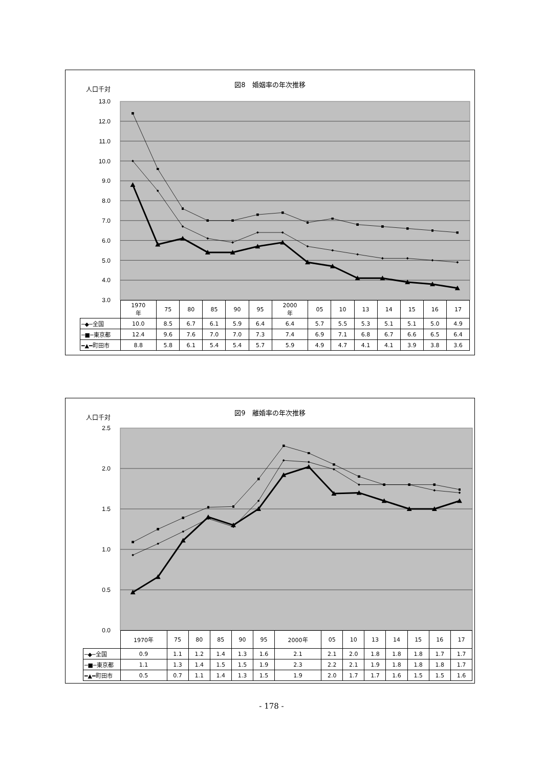13.0
12.0
11.0
10.0
9.0
8.0
7.0
6.0
5.0
4.0
3.0
図8　婚姻率の年次推移
人口千対
| | 1970 年 | 75 | 80 | 85 | 90 | 95 | 2000 年 | 05 | 10 | 13 | 14 | 15 | 16 | 17 |
| --- | --- | --- | --- | --- | --- | --- | --- | --- | --- | --- | --- | --- | --- | --- |
| ─◆─全国 | 10.0 | 8.5 | 6.7 | 6.1 | 5.9 | 6.4 | 6.4 | 5.7 | 5.5 | 5.3 | 5.1 | 5.1 | 5.0 | 4.9 |
| ─■─東京都 | 12.4 | 9.6 | 7.6 | 7.0 | 7.0 | 7.3 | 7.4 | 6.9 | 7.1 | 6.8 | 6.7 | 6.6 | 6.5 | 6.4 |
| ━▲━町田市 | 8.8 | 5.8 | 6.1 | 5.4 | 5.4 | 5.7 | 5.9 | 4.9 | 4.7 | 4.1 | 4.1 | 3.9 | 3.8 | 3.6 |
2.5
2.0
1.5
1.0
0.5
0.0
図9　離婚率の年次推移
人口千対
| | 1970年 | 75 | 80 | 85 | 90 | 95 | 2000年 | 05 | 10 | 13 | 14 | 15 | 16 | 17 |
| --- | --- | --- | --- | --- | --- | --- | --- | --- | --- | --- | --- | --- | --- | --- |
| ─◆─全国 | 0.9 | 1.1 | 1.2 | 1.4 | 1.3 | 1.6 | 2.1 | 2.1 | 2.0 | 1.8 | 1.8 | 1.8 | 1.7 | 1.7 |
| ─■─東京都 | 1.1 | 1.3 | 1.4 | 1.5 | 1.5 | 1.9 | 2.3 | 2.2 | 2.1 | 1.9 | 1.8 | 1.8 | 1.8 | 1.7 |
| ━▲━町田市 | 0.5 | 0.7 | 1.1 | 1.4 | 1.3 | 1.5 | 1.9 | 2.0 | 1.7 | 1.7 | 1.6 | 1.5 | 1.5 | 1.6 |
- 178 -